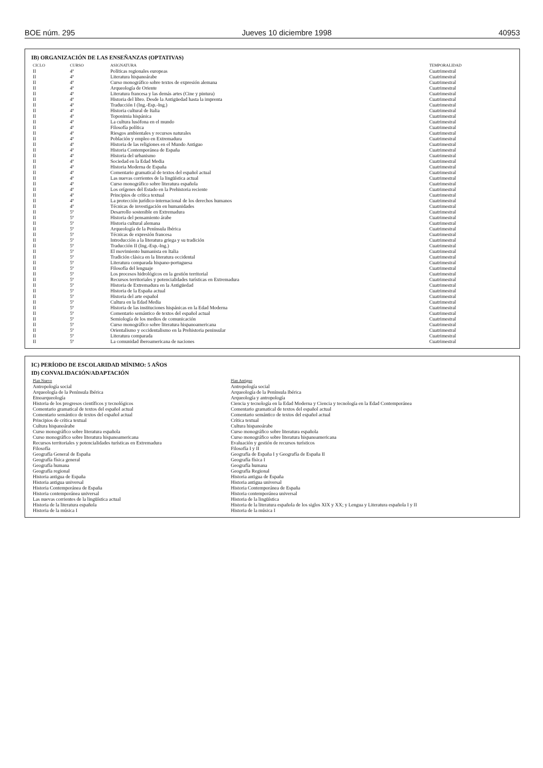BOE núm. 295 Jueves 10 diciembre 1998 40953
IB) ORGANIZACIÓN DE LAS ENSEÑANZAS (OPTATIVAS)
| CICLO | CURSO | ASIGNATURA | TEMPORALIDAD |
| --- | --- | --- | --- |
| II | 4º | Políticas regionales europeas | Cuatrimestral |
| II | 4º | Literatura hispanoárabe | Cuatrimestral |
| II | 4º | Curso monográfico sobre textos de expresión alemana | Cuatrimestral |
| II | 4º | Arqueología de Oriente | Cuatrimestral |
| II | 4º | Literatura francesa y las demás artes (Cine y pintura) | Cuatrimestral |
| II | 4º | Historia del libro. Desde la Antigüedad hasta la imprenta | Cuatrimestral |
| II | 4º | Traducción I (Ing.-Esp.-Ing.) | Cuatrimestral |
| II | 4º | Historia cultural de Italia | Cuatrimestral |
| II | 4º | Toponimia hispánica | Cuatrimestral |
| II | 4º | La cultura lusófona en el mundo | Cuatrimestral |
| II | 4º | Filosofía política | Cuatrimestral |
| II | 4º | Riesgos ambientales y recursos naturales | Cuatrimestral |
| II | 4º | Población y empleo en Extremadura | Cuatrimestral |
| II | 4º | Historia de las religiones en el Mundo Antiguo | Cuatrimestral |
| II | 4º | Historia Contemporánea de España | Cuatrimestral |
| II | 4º | Historia del urbanismo | Cuatrimestral |
| II | 4º | Sociedad en la Edad Media | Cuatrimestral |
| II | 4º | Historia Moderna de España | Cuatrimestral |
| II | 4º | Comentario gramatical de textos del español actual | Cuatrimestral |
| II | 4º | Las nuevas corrientes de la lingüística actual | Cuatrimestral |
| II | 4º | Curso monográfico sobre literatura española | Cuatrimestral |
| II | 4º | Los orígenes del Estado en la Prehistoria reciente | Cuatrimestral |
| II | 4º | Principios de crítica textual | Cuatrimestral |
| II | 4º | La protección jurídico-internacional de los derechos humanos | Cuatrimestral |
| II | 4º | Técnicas de investigación en humanidades | Cuatrimestral |
| II | 5º | Desarrollo sostenible en Extremadura | Cuatrimestral |
| II | 5º | Historia del pensamiento árabe | Cuatrimestral |
| II | 5º | Historia cultural alemana | Cuatrimestral |
| II | 5º | Arqueología de la Península Ibérica | Cuatrimestral |
| II | 5º | Técnicas de expresión francesa | Cuatrimestral |
| II | 5º | Introducción a la literatura griega y su tradición | Cuatrimestral |
| II | 5º | Traducción II (Ing.-Esp.-Ing.) | Cuatrimestral |
| II | 5º | El movimiento humanista en Italia | Cuatrimestral |
| II | 5º | Tradición clásica en la literatura occidental | Cuatrimestral |
| II | 5º | Literatura comparada hispano-portuguesa | Cuatrimestral |
| II | 5º | Filosofía del lenguaje | Cuatrimestral |
| II | 5º | Los procesos hidrológicos en la gestión territorial | Cuatrimestral |
| II | 5º | Recursos territoriales y potencialidades turísticas en Extremadura | Cuatrimestral |
| II | 5º | Historia de Extremadura en la Antigüedad | Cuatrimestral |
| II | 5º | Historia de la España actual | Cuatrimestral |
| II | 5º | Historia del arte español | Cuatrimestral |
| II | 5º | Cultura en la Edad Media | Cuatrimestral |
| II | 5º | Historia de las instituciones hispánicas en la Edad Moderna | Cuatrimestral |
| II | 5º | Comentario semántico de textos del español actual | Cuatrimestral |
| II | 5º | Semiología de los medios de comunicación | Cuatrimestral |
| II | 5º | Curso monográfico sobre literatura hispanoamericana | Cuatrimestral |
| II | 5º | Orientalismo y occidentalismo en la Prehistoria peninsular | Cuatrimestral |
| II | 5º | Literatura comparada | Cuatrimestral |
| II | 5º | La comunidad iberoamericana de naciones | Cuatrimestral |
IC) PERÍODO DE ESCOLARIDAD MÍNIMO: 5 AÑOS
ID) CONVALIDACIÓN/ADAPTACIÓN
| Plan Nuevo | Plan Antiguo |
| --- | --- |
| Antropología social | Antropología social |
| Arqueología de la Península Ibérica | Arqueología de la Península Ibérica |
| Etnoarqueología | Arqueología y antropología |
| Historia de los progresos científicos y tecnológicos | Ciencia y tecnología en la Edad Moderna y Ciencia y tecnología en la Edad Contemporánea |
| Comentario gramatical de textos del español actual | Comentario gramatical de textos del español actual |
| Comentario semántico de textos del español actual | Comentario semántico de textos del español actual |
| Principios de crítica textual | Crítica textual |
| Cultura hispanoárabe | Cultura hispanoárabe |
| Curso monográfico sobre literatura española | Curso monográfico sobre literatura española |
| Curso monográfico sobre literatura hispanoamericana | Curso monográfico sobre literatura hispanoamericana |
| Recursos territoriales y potencialidades turísticas en Extremadura | Evaluación y gestión de recursos turísticos |
| Filosofía | Filosofía I y II |
| Geografía General de España | Geografía de España I y Geografía de España II |
| Geografía física general | Geografía física I |
| Geografía humana | Geografía humana |
| Geografía regional | Geografía Regional |
| Historia antigua de España | Historia antigua de España |
| Historia antigua universal | Historia antigua universal |
| Historia Contemporánea de España | Historia Contemporánea de España |
| Historia contemporánea universal | Historia contemporánea universal |
| Las nuevas corrientes de la lingüística actual | Historia de la lingüística |
| Historia de la literatura española | Historia de la literatura española de los siglos XIX y XX; y Lengua y Literatura española I y II |
| Historia de la música I | Historia de la música I |